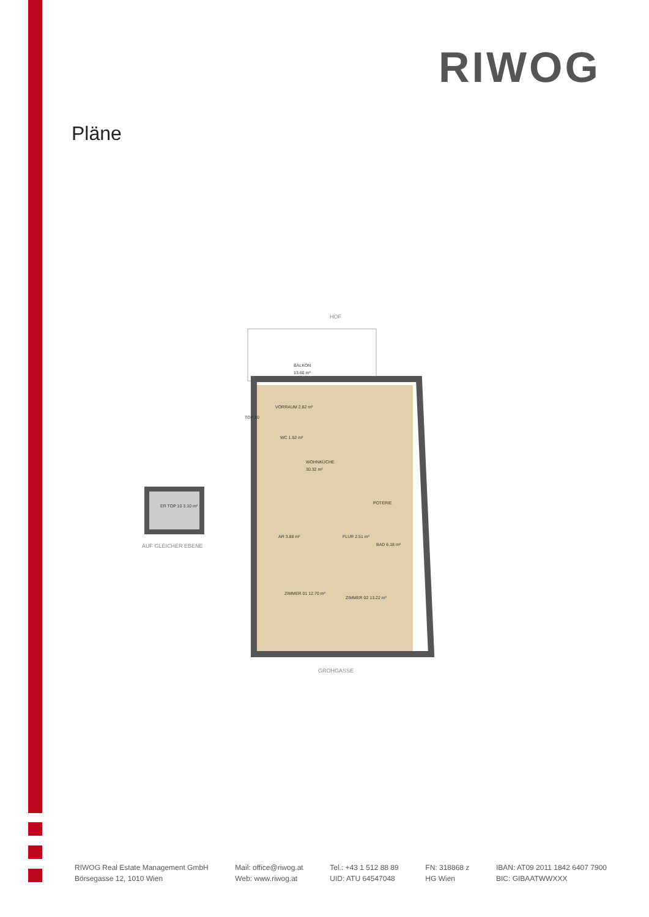RIWOG
Pläne
HOF
BALKON
13.60 m²
VORRAUM 2.82 m²
WC 1.52 m²
WOHNKÜCHE
30.32 m²
POTERIE
AR 3.88 m²
FLUR 2.51 m²
BAD 6.18 m²
ZIMMER 01 12.70 m²
ZIMMER 02 13.22 m²
GROHGASSE
ER TOP 10 3.10 m²
AUF GLEICHER EBENE
TOP 10
RIWOG Real Estate Management GmbH
Börsegasse 12, 1010 Wien
Mail: office@riwog.at
Web: www.riwog.at
Tel.: +43 1 512 88 89
UID: ATU 64547048
FN: 318868 z
HG Wien
IBAN: AT09 2011 1842 6407 7900
BIC: GIBAATWWXXX